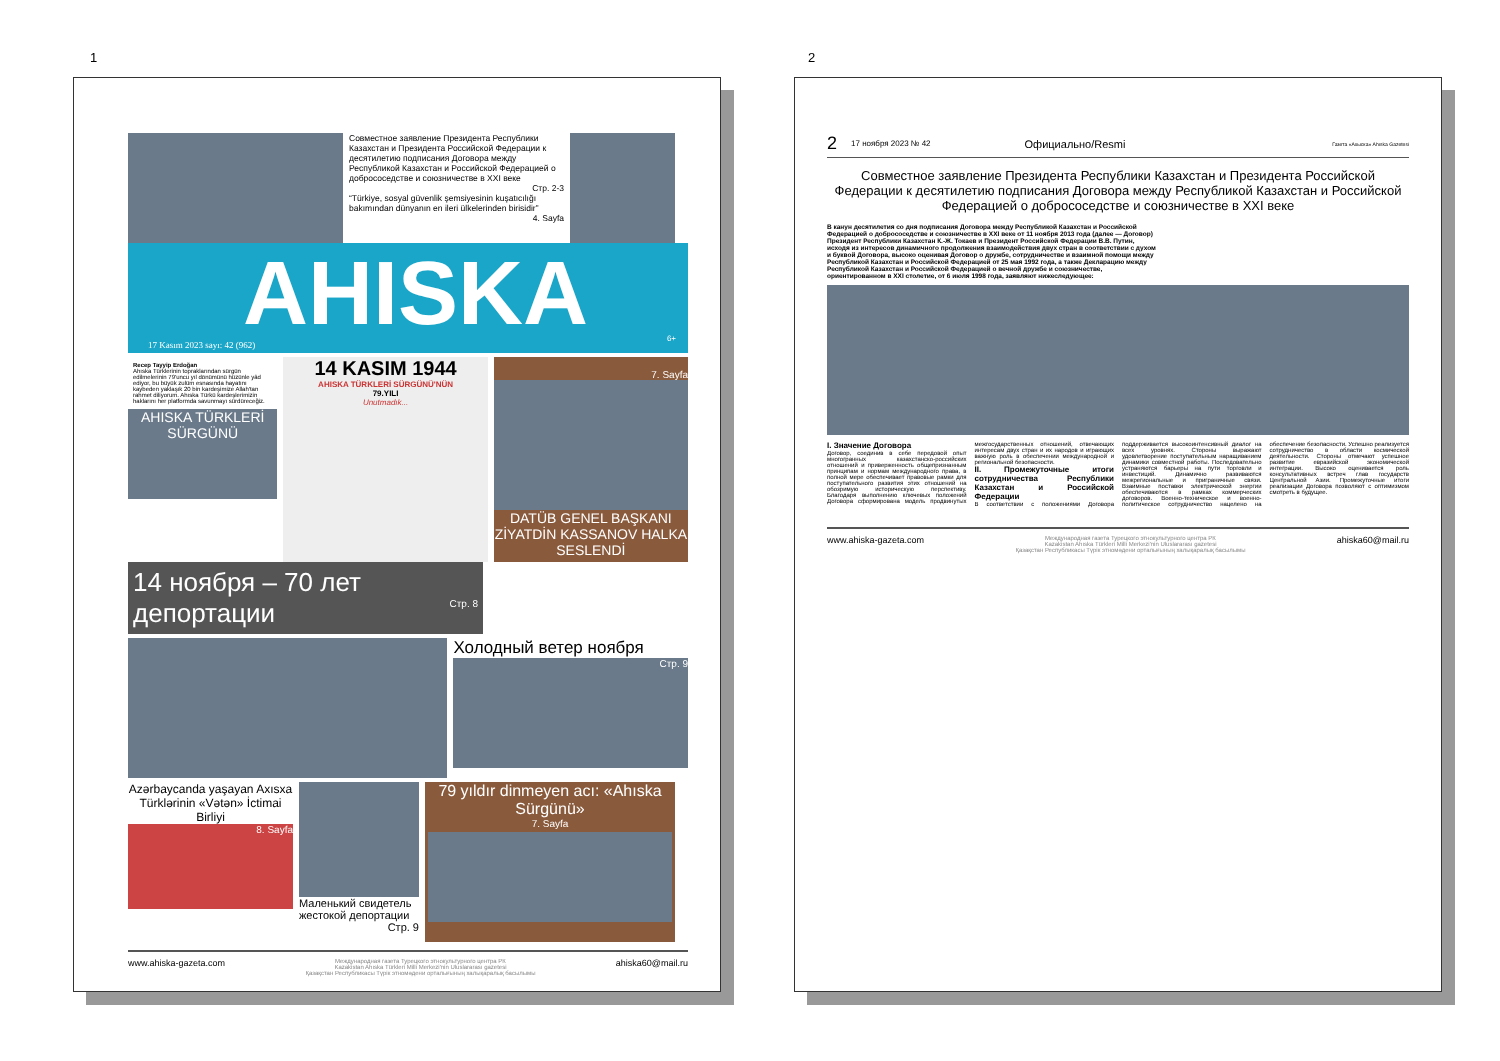1 2
Совместное заявление Президента Республики Казахстан и Президента Российской Федерации к десятилетию подписания Договора между Республикой Казахстан и Российской Федерацией о добрососедстве и союзничестве в XXI веке
Стр. 2-3
“Türkiye, sosyal güvenlik şemsiyesinin kuşatıcılığı bakımından dünyanın en ileri ülkelerinden birisidir”
4. Sayfa
AHISKA
6+
17 Kasım 2023 sayı: 42 (962)
Recep Tayyip Erdoğan
Ahıska Türklerinin topraklarından sürgün edilmelerinin 79'uncu yıl dönümünü hüzünle yâd ediyor, bu büyük zulüm esnasında hayatını kaybeden yaklaşık 20 bin kardeşimize Allah'tan rahmet diliyorum. Ahıska Türkü kardeşlerimizin haklarını her platformda savunmayı sürdüreceğiz.
AHISKA TÜRKLERİ SÜRGÜNÜ
14 KASIM 1944
AHISKA TÜRKLERİ SÜRGÜNÜ'NÜN
79.YILI
Unutmadık...
7. Sayfa
DATÜB GENEL BAŞKANI ZİYATDİN KASSANOV HALKA SESLENDİ
14 ноября – 70 лет депортации Стр. 8
Холодный ветер ноября
Стр. 9
Azərbaycanda yaşayan Axısxa Türklərinin «Vətən» İctimai Birliyi
8. Sayfa
Маленький свидетель жестокой депортации Стр. 9
79 yıldır dinmeyen acı: «Ahıska Sürgünü»
7. Sayfa
www.ahiska-gazeta.com Международная газета Турецкого этнокультурного центра РК
Kazakistan Ahıska Türkleri Milli Merkezi'nin Uluslararası gazetesi
Қазақстан Республикасы Түрік этномәдени орталығының халықаралық басылымы ahiska60@mail.ru
2 17 ноября 2023 № 42 Официально/Resmi Газета «Ахыска» Ahıska Gazetesi
Совместное заявление Президента Республики Казахстан и Президента Российской Федерации к десятилетию подписания Договора между Республикой Казахстан и Российской Федерацией о добрососедстве и союзничестве в XXI веке
В канун десятилетия со дня подписания Договора между Республикой Казахстан и Российской Федерацией о добрососедстве и союзничестве в XXI веке от 11 ноября 2013 года (далее — Договор) Президент Республики Казахстан К.-Ж. Токаев и Президент Российской Федерации В.В. Путин, исходя из интересов динамичного продолжения взаимодействия двух стран в соответствии с духом и буквой Договора, высоко оценивая Договор о дружбе, сотрудничестве и взаимной помощи между Республикой Казахстан и Российской Федерацией от 25 мая 1992 года, а также Декларацию между Республикой Казахстан и Российской Федерацией о вечной дружбе и союзничестве, ориентированном в XXI столетие, от 6 июля 1998 года, заявляют нижеследующее:
I. Значение Договора
Договор, соединив в себе передовой опыт многогранных казахстанско-российских отношений и приверженность общепризнанным принципам и нормам международного права, в полной мере обеспечивает правовые рамки для поступательного развития этих отношений на обозримую историческую перспективу. Благодаря выполнению ключевых положений Договора сформирована модель продвинутых межгосударственных отношений, отвечающих интересам двух стран и их народов и играющих важную роль в обеспечении международной и региональной безопасности.
II. Промежуточные итоги сотрудничества Республики Казахстан и Российской Федерации
В соответствии с положениями Договора поддерживается высокоинтенсивный диалог на всех уровнях. Стороны выражают удовлетворение поступательным наращиванием динамики совместной работы. Последовательно устраняются барьеры на пути торговли и инвестиций. Динамично развиваются межрегиональные и приграничные связи. Взаимные поставки электрической энергии обеспечиваются в рамках коммерческих договоров. Военно-техническое и военно-политическое сотрудничество нацелено на обеспечение безопасности. Успешно реализуется сотрудничество в области космической деятельности. Стороны отмечают успешное развитие евразийской экономической интеграции. Высоко оценивается роль консультативных встреч глав государств Центральной Азии. Промежуточные итоги реализации Договора позволяют с оптимизмом смотреть в будущее.
www.ahiska-gazeta.com Международная газета Турецкого этнокультурного центра РК
Kazakistan Ahıska Türkleri Milli Merkezi'nin Uluslararası gazetesi
Қазақстан Республикасы Түрік этномәдени орталығының халықаралық басылымы ahiska60@mail.ru